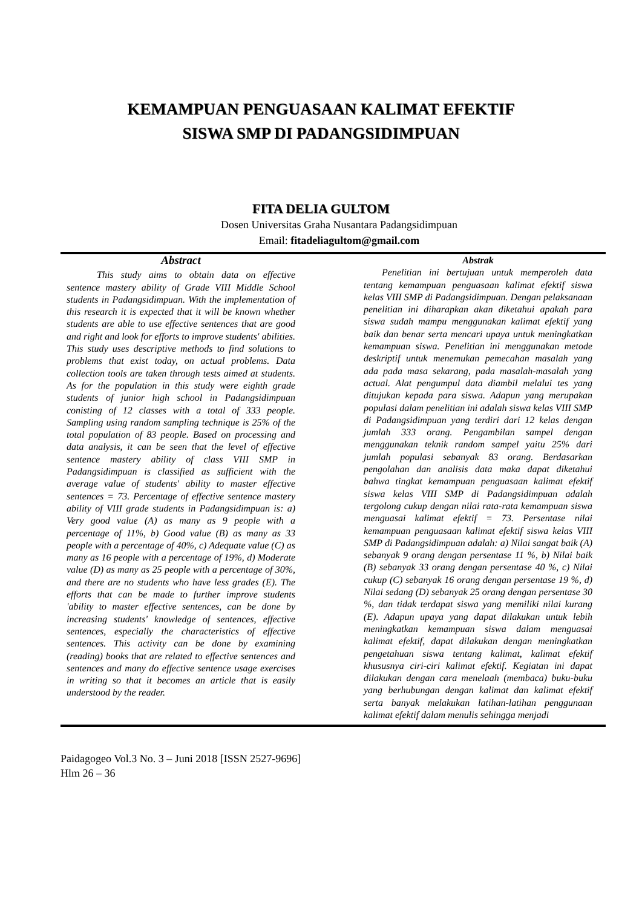KEMAMPUAN PENGUASAAN KALIMAT EFEKTIF
SISWA SMP DI PADANGSIDIMPUAN
FITA DELIA GULTOM
Dosen Universitas Graha Nusantara Padangsidimpuan
Email: fitadeliagultom@gmail.com
Abstract
This study aims to obtain data on effective sentence mastery ability of Grade VIII Middle School students in Padangsidimpuan. With the implementation of this research it is expected that it will be known whether students are able to use effective sentences that are good and right and look for efforts to improve students' abilities. This study uses descriptive methods to find solutions to problems that exist today, on actual problems. Data collection tools are taken through tests aimed at students. As for the population in this study were eighth grade students of junior high school in Padangsidimpuan conisting of 12 classes with a total of 333 people. Sampling using random sampling technique is 25% of the total population of 83 people. Based on processing and data analysis, it can be seen that the level of effective sentence mastery ability of class VIII SMP in Padangsidimpuan is classified as sufficient with the average value of students' ability to master effective sentences = 73. Percentage of effective sentence mastery ability of VIII grade students in Padangsidimpuan is: a) Very good value (A) as many as 9 people with a percentage of 11%, b) Good value (B) as many as 33 people with a percentage of 40%, c) Adequate value (C) as many as 16 people with a percentage of 19%, d) Moderate value (D) as many as 25 people with a percentage of 30%, and there are no students who have less grades (E). The efforts that can be made to further improve students 'ability to master effective sentences, can be done by increasing students' knowledge of sentences, effective sentences, especially the characteristics of effective sentences. This activity can be done by examining (reading) books that are related to effective sentences and sentences and many do effective sentence usage exercises in writing so that it becomes an article that is easily understood by the reader.
Abstrak
Penelitian ini bertujuan untuk memperoleh data tentang kemampuan penguasaan kalimat efektif siswa kelas VIII SMP di Padangsidimpuan. Dengan pelaksanaan penelitian ini diharapkan akan diketahui apakah para siswa sudah mampu menggunakan kalimat efektif yang baik dan benar serta mencari upaya untuk meningkatkan kemampuan siswa. Penelitian ini menggunakan metode deskriptif untuk menemukan pemecahan masalah yang ada pada masa sekarang, pada masalah-masalah yang actual. Alat pengumpul data diambil melalui tes yang ditujukan kepada para siswa. Adapun yang merupakan populasi dalam penelitian ini adalah siswa kelas VIII SMP di Padangsidimpuan yang terdiri dari 12 kelas dengan jumlah 333 orang. Pengambilan sampel dengan menggunakan teknik random sampel yaitu 25% dari jumlah populasi sebanyak 83 orang. Berdasarkan pengolahan dan analisis data maka dapat diketahui bahwa tingkat kemampuan penguasaan kalimat efektif siswa kelas VIII SMP di Padangsidimpuan adalah tergolong cukup dengan nilai rata-rata kemampuan siswa menguasai kalimat efektif = 73. Persentase nilai kemampuan penguasaan kalimat efektif siswa kelas VIII SMP di Padangsidimpuan adalah: a) Nilai sangat baik (A) sebanyak 9 orang dengan persentase 11 %, b) Nilai baik (B) sebanyak 33 orang dengan persentase 40 %, c) Nilai cukup (C) sebanyak 16 orang dengan persentase 19 %, d) Nilai sedang (D) sebanyak 25 orang dengan persentase 30 %, dan tidak terdapat siswa yang memiliki nilai kurang (E). Adapun upaya yang dapat dilakukan untuk lebih meningkatkan kemampuan siswa dalam menguasai kalimat efektif, dapat dilakukan dengan meningkatkan pengetahuan siswa tentang kalimat, kalimat efektif khususnya ciri-ciri kalimat efektif. Kegiatan ini dapat dilakukan dengan cara menelaah (membaca) buku-buku yang berhubungan dengan kalimat dan kalimat efektif serta banyak melakukan latihan-latihan penggunaan kalimat efektif dalam menulis sehingga menjadi
Paidagogeo Vol.3 No. 3 – Juni 2018 [ISSN 2527-9696]
Hlm 26 – 36